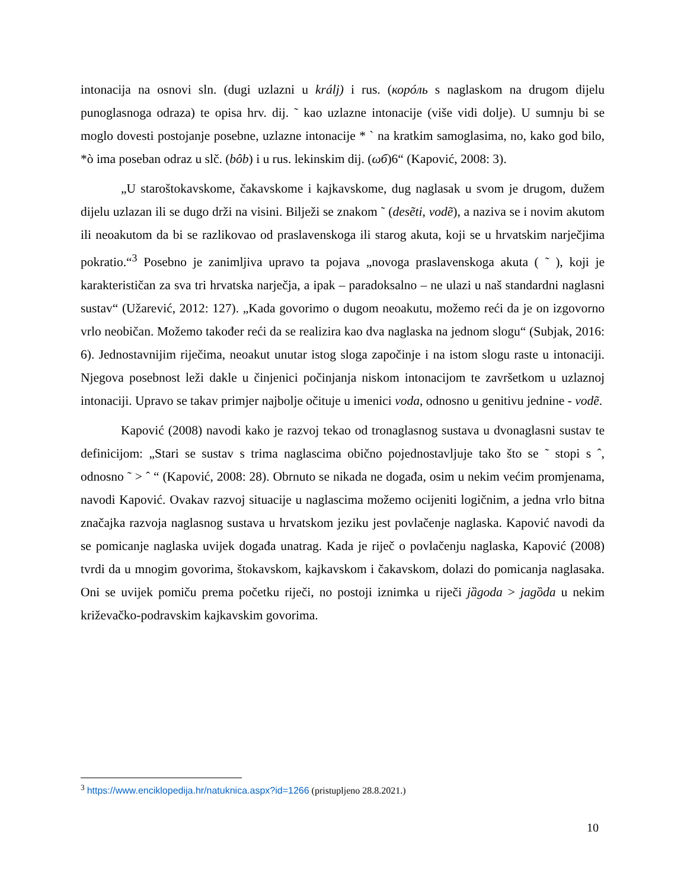intonacija na osnovi sln. (dugi uzlazni u králj) i rus. (корóль s naglaskom na drugom dijelu punoglasnoga odraza) te opisa hrv. dij. ˜ kao uzlazne intonacije (više vidi dolje). U sumnju bi se moglo dovesti postojanje posebne, uzlazne intonacije * ` na kratkim samoglasima, no, kako god bilo, *ò ima poseban odraz u slč. (bôb) i u rus. lekinskim dij. (ωб)6“ (Kapović, 2008: 3).
„U staroštokavskome, čakavskome i kajkavskome, dug naglasak u svom je drugom, dužem dijelu uzlazan ili se dugo drži na visini. Bilježi se znakom ˜ (desẽti, vodẽ), a naziva se i novim akutom ili neoakutom da bi se razlikovao od praslavenskoga ili starog akuta, koji se u hrvatskim narječjima pokratio.“<sup>3</sup> Posebno je zanimljiva upravo ta pojava „novoga praslavenskoga akuta ( ˜ ), koji je karakterističan za sva tri hrvatska narječja, a ipak – paradoksalno – ne ulazi u naš standardni naglasni sustav“ (Užarević, 2012: 127). „Kada govorimo o dugom neoakutu, možemo reći da je on izgovorno vrlo neobičan. Možemo također reći da se realizira kao dva naglaska na jednom slogu“ (Subjak, 2016: 6). Jednostavnijim riječima, neoakut unutar istog sloga započinje i na istom slogu raste u intonaciji. Njegova posebnost leži dakle u činjenici počinjanja niskom intonacijom te završetkom u uzlaznoj intonaciji. Upravo se takav primjer najbolje očituje u imenici voda, odnosno u genitivu jednine - vodẽ.
Kapović (2008) navodi kako je razvoj tekao od tronaglasnog sustava u dvonaglasni sustav te definicijom: „Stari se sustav s trima naglascima obično pojednostavljuje tako što se ˜ stopi s ˆ, odnosno ˜ > ˆ “ (Kapović, 2008: 28). Obrnuto se nikada ne događa, osim u nekim većim promjenama, navodi Kapović. Ovakav razvoj situacije u naglascima možemo ocijeniti logičnim, a jedna vrlo bitna značajka razvoja naglasnog sustava u hrvatskom jeziku jest povlačenje naglaska. Kapović navodi da se pomicanje naglaska uvijek događa unatrag. Kada je riječ o povlačenju naglaska, Kapović (2008) tvrdi da u mnogim govorima, štokavskom, kajkavskom i čakavskom, dolazi do pomicanja naglasaka. Oni se uvijek pomiču prema početku riječi, no postoji iznimka u riječi jȁgoda > jagȍda u nekim križevačko-podravskim kajkavskim govorima.
<sup>3</sup> https://www.enciklopedija.hr/natuknica.aspx?id=1266 (pristupljeno 28.8.2021.)
10